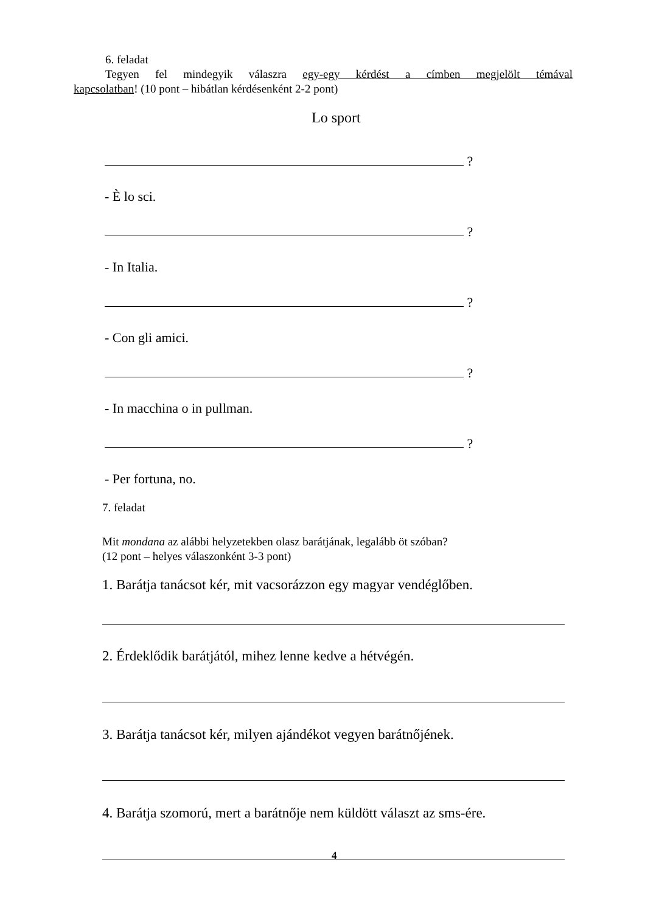6. feladat
Tegyen fel mindegyik válaszra egy-egy kérdést a címben megjelölt témával
kapcsolatban! (10 pont – hibátlan kérdésenként 2-2 pont)
Lo sport
?
- È lo sci.
?
- In Italia.
?
- Con gli amici.
?
- In macchina o in pullman.
?
- Per fortuna, no.
7. feladat
Mit mondana az alábbi helyzetekben olasz barátjának, legalább öt szóban?
(12 pont – helyes válaszonként 3-3 pont)
1. Barátja tanácsot kér, mit vacsorázzon egy magyar vendéglőben.
2. Érdeklődik barátjától, mihez lenne kedve a hétvégén.
3. Barátja tanácsot kér, milyen ajándékot vegyen barátnőjének.
4. Barátja szomorú, mert a barátnője nem küldött választ az sms-ére.
4